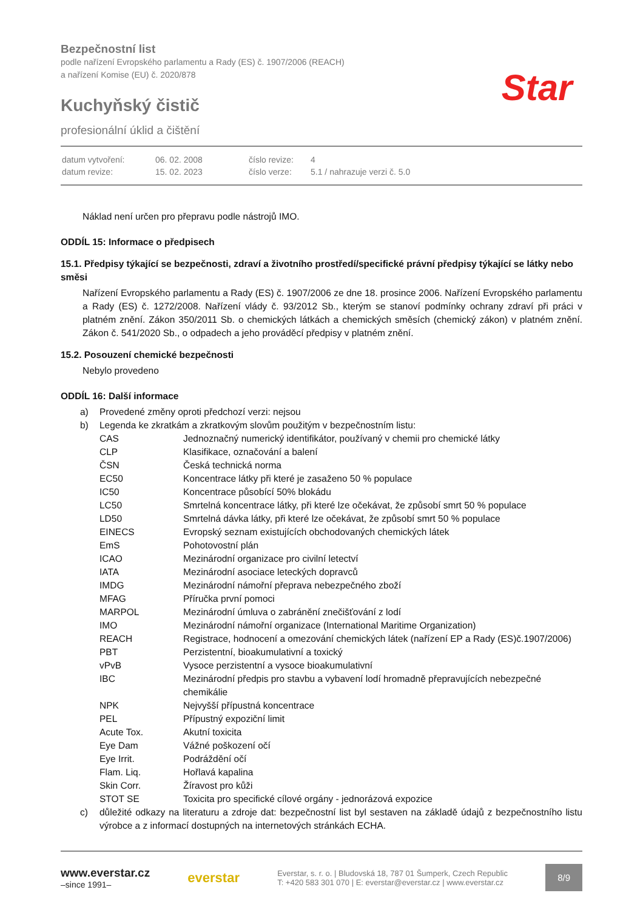Bezpečnostní list
podle nařízení Evropského parlamentu a Rady (ES) č. 1907/2006 (REACH)
a nařízení Komise (EU) č. 2020/878
Kuchyňský čistič
profesionální úklid a čištění
Star
| datum vytvoření: | 06. 02. 2008 | číslo revize: | 4 |
| datum revize: | 15. 02. 2023 | číslo verze: | 5.1 / nahrazuje verzi č. 5.0 |
Náklad není určen pro přepravu podle nástrojů IMO.
ODDÍL 15: Informace o předpisech
15.1. Předpisy týkající se bezpečnosti, zdraví a životního prostředí/specifické právní předpisy týkající se látky nebo směsi
Nařízení Evropského parlamentu a Rady (ES) č. 1907/2006 ze dne 18. prosince 2006. Nařízení Evropského parlamentu a Rady (ES) č. 1272/2008. Nařízení vlády č. 93/2012 Sb., kterým se stanoví podmínky ochrany zdraví při práci v platném znění. Zákon 350/2011 Sb. o chemických látkách a chemických směsích (chemický zákon) v platném znění. Zákon č. 541/2020 Sb., o odpadech a jeho prováděcí předpisy v platném znění.
15.2. Posouzení chemické bezpečnosti
Nebylo provedeno
ODDÍL 16: Další informace
| a) | Provedené změny oproti předchozí verzi: nejsou | |
| b) | Legenda ke zkratkám a zkratkovým slovům použitým v bezpečnostním listu: | |
| | CAS | Jednoznačný numerický identifikátor, používaný v chemii pro chemické látky |
| | CLP | Klasifikace, označování a balení |
| | ČSN | Česká technická norma |
| | EC50 | Koncentrace látky při které je zasaženo 50 % populace |
| | IC50 | Koncentrace působící 50% blokádu |
| | LC50 | Smrtelná koncentrace látky, při které lze očekávat, že způsobí smrt 50 % populace |
| | LD50 | Smrtelná dávka látky, při které lze očekávat, že způsobí smrt 50 % populace |
| | EINECS | Evropský seznam existujících obchodovaných chemických látek |
| | EmS | Pohotovostní plán |
| | ICAO | Mezinárodní organizace pro civilní letectví |
| | IATA | Mezinárodní asociace leteckých dopravců |
| | IMDG | Mezinárodní námořní přeprava nebezpečného zboží |
| | MFAG | Příručka první pomoci |
| | MARPOL | Mezinárodní úmluva o zabránění znečišťování z lodí |
| | IMO | Mezinárodní námořní organizace (International Maritime Organization) |
| | REACH | Registrace, hodnocení a omezování chemických látek (nařízení EP a Rady (ES)č.1907/2006) |
| | PBT | Perzistentní, bioakumulativní a toxický |
| | vPvB | Vysoce perzistentní a vysoce bioakumulativní |
| | IBC | Mezinárodní předpis pro stavbu a vybavení lodí hromadně přepravujících nebezpečné chemikálie |
| | NPK | Nejvyšší přípustná koncentrace |
| | PEL | Přípustný expoziční limit |
| | Acute Tox. | Akutní toxicita |
| | Eye Dam | Vážné poškození očí |
| | Eye Irrit. | Podráždění očí |
| | Flam. Liq. | Hořlavá kapalina |
| | Skin Corr. | Žíravost pro kůži |
| | STOT SE | Toxicita pro specifické cílové orgány - jednorázová expozice |
| c) | důležité odkazy na literaturu a zdroje dat: bezpečnostní list byl sestaven na základě údajů z bezpečnostního listu výrobce a z informací dostupných na internetových stránkách ECHA. | |
www.everstar.cz
–since 1991–
everstar
Everstar, s. r. o. | Bludovská 18, 787 01 Šumperk, Czech Republic
T: +420 583 301 070 | E: everstar@everstar.cz | www.everstar.cz
8/9